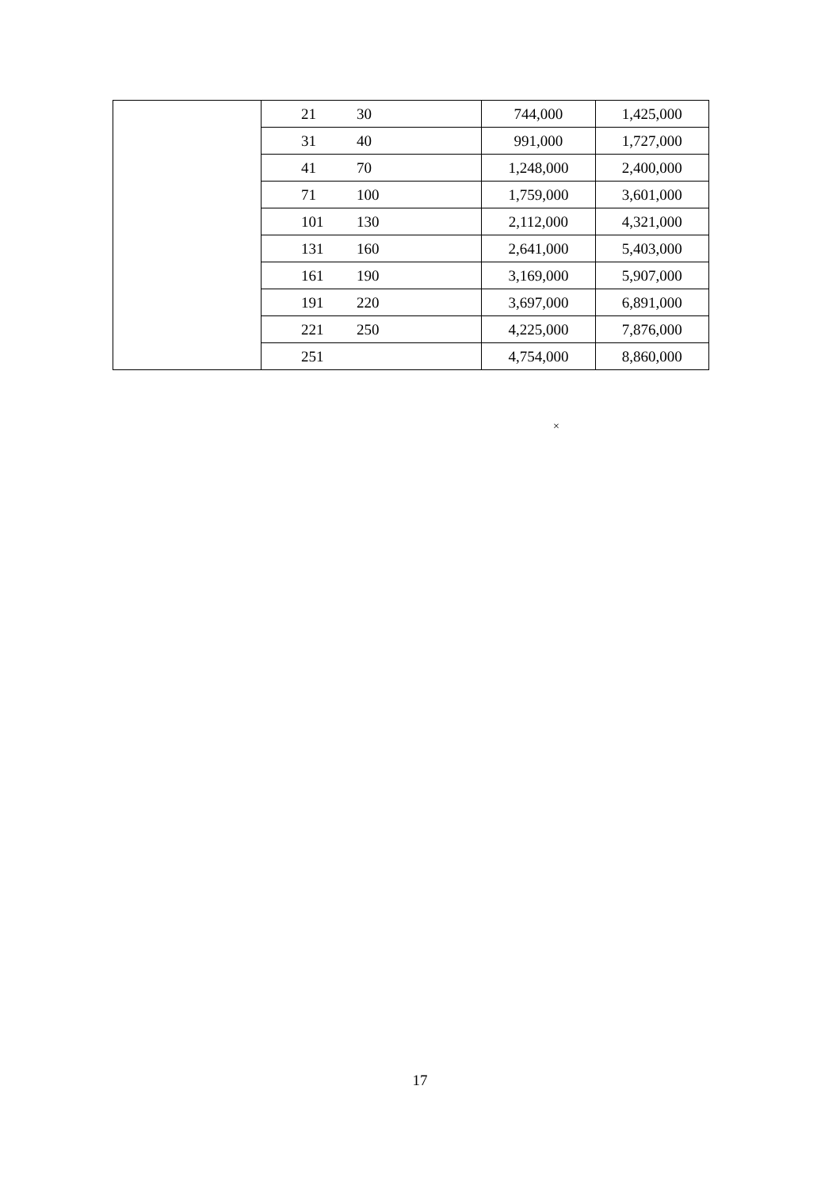| | 21 30 | 744,000 | 1,425,000 |
| | 31 40 | 991,000 | 1,727,000 |
| | 41 70 | 1,248,000 | 2,400,000 |
| | 71 100 | 1,759,000 | 3,601,000 |
| | 101 130 | 2,112,000 | 4,321,000 |
| | 131 160 | 2,641,000 | 5,403,000 |
| | 161 190 | 3,169,000 | 5,907,000 |
| | 191 220 | 3,697,000 | 6,891,000 |
| | 221 250 | 4,225,000 | 7,876,000 |
| | 251 | 4,754,000 | 8,860,000 |
×
17